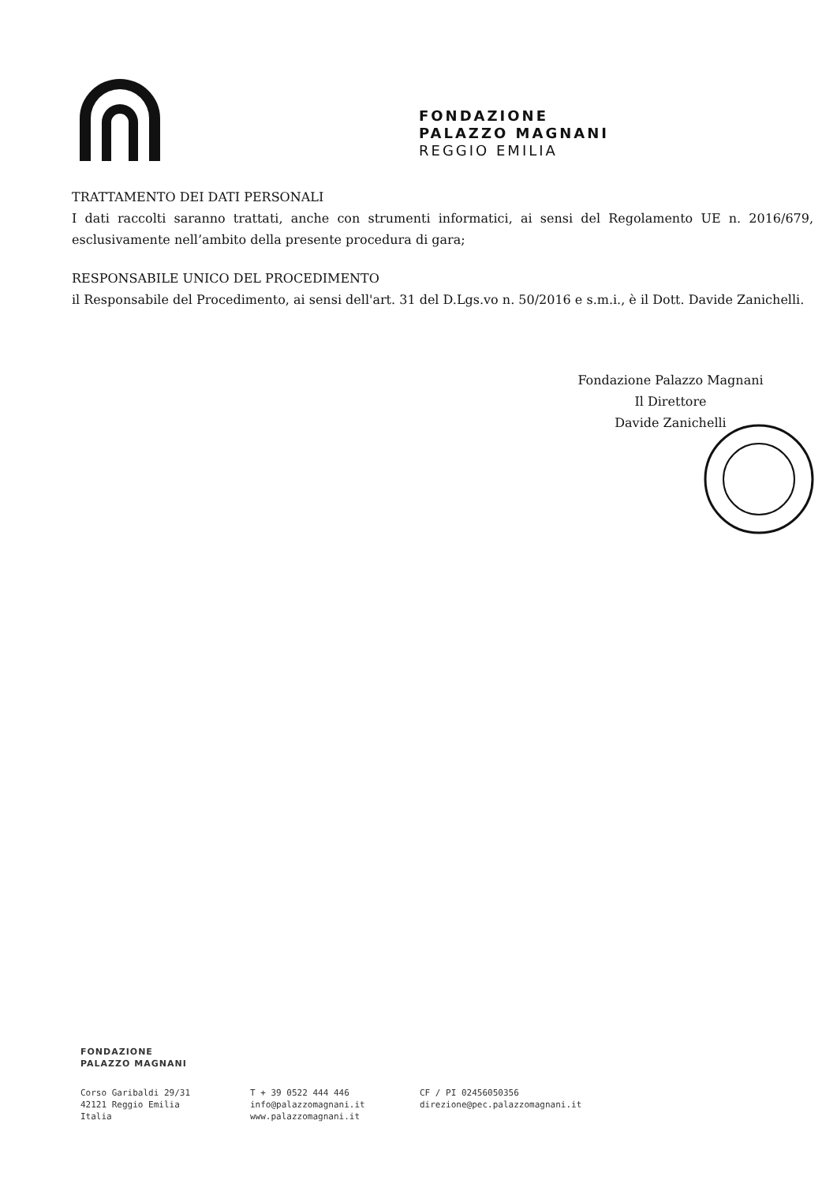FONDAZIONE
PALAZZO MAGNANI
REGGIO EMILIA
TRATTAMENTO DEI DATI PERSONALI
I dati raccolti saranno trattati, anche con strumenti informatici, ai sensi del Regolamento UE n. 2016/679, esclusivamente nell’ambito della presente procedura di gara;
RESPONSABILE UNICO DEL PROCEDIMENTO
il Responsabile del Procedimento, ai sensi dell'art. 31 del D.Lgs.vo n. 50/2016 e s.m.i., è il Dott. Davide Zanichelli.
Fondazione Palazzo Magnani
Il Direttore
Davide Zanichelli
FONDAZIONE
PALAZZO MAGNANI
Corso Garibaldi 29/31
42121 Reggio Emilia
Italia
T + 39 0522 444 446
info@palazzomagnani.it
www.palazzomagnani.it
CF / PI 02456050356
direzione@pec.palazzomagnani.it